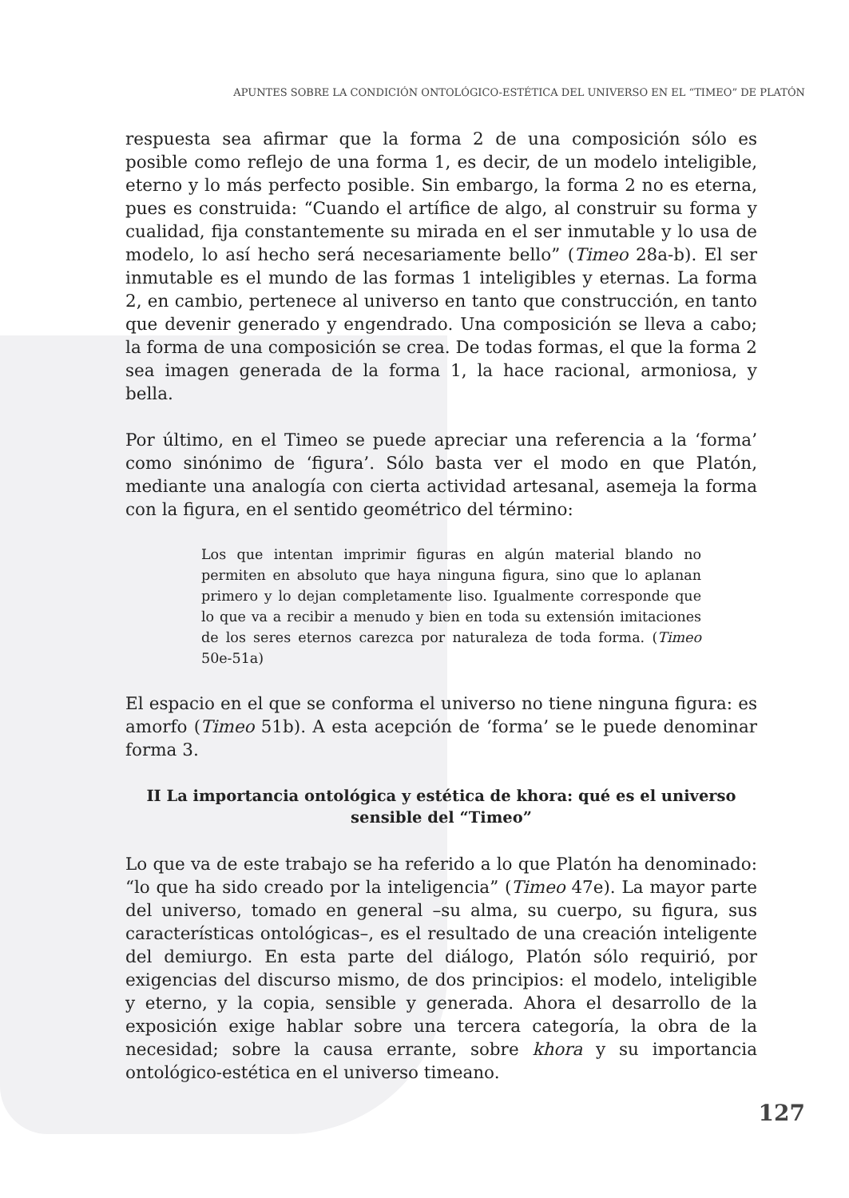APUNTES SOBRE LA CONDICIÓN ONTOLÓGICO-ESTÉTICA DEL UNIVERSO EN EL “TIMEO” DE PLATÓN
respuesta sea afirmar que la forma 2 de una composición sólo es posible como reflejo de una forma 1, es decir, de un modelo inteligible, eterno y lo más perfecto posible. Sin embargo, la forma 2 no es eterna, pues es construida: “Cuando el artífice de algo, al construir su forma y cualidad, fija constantemente su mirada en el ser inmutable y lo usa de modelo, lo así hecho será necesariamente bello” (Timeo 28a-b). El ser inmutable es el mundo de las formas 1 inteligibles y eternas. La forma 2, en cambio, pertenece al universo en tanto que construcción, en tanto que devenir generado y engendrado. Una composición se lleva a cabo; la forma de una composición se crea. De todas formas, el que la forma 2 sea imagen generada de la forma 1, la hace racional, armoniosa, y bella.
Por último, en el Timeo se puede apreciar una referencia a la ‘forma’ como sinónimo de ‘figura’. Sólo basta ver el modo en que Platón, mediante una analogía con cierta actividad artesanal, asemeja la forma con la figura, en el sentido geométrico del término:
Los que intentan imprimir figuras en algún material blando no permiten en absoluto que haya ninguna figura, sino que lo aplanan primero y lo dejan completamente liso. Igualmente corresponde que lo que va a recibir a menudo y bien en toda su extensión imitaciones de los seres eternos carezca por naturaleza de toda forma. (Timeo 50e-51a)
El espacio en el que se conforma el universo no tiene ninguna figura: es amorfo (Timeo 51b). A esta acepción de ‘forma’ se le puede denominar forma 3.
II La importancia ontológica y estética de khora: qué es el universo sensible del “Timeo”
Lo que va de este trabajo se ha referido a lo que Platón ha denominado: “lo que ha sido creado por la inteligencia” (Timeo 47e). La mayor parte del universo, tomado en general –su alma, su cuerpo, su figura, sus características ontológicas–, es el resultado de una creación inteligente del demiurgo. En esta parte del diálogo, Platón sólo requirió, por exigencias del discurso mismo, de dos principios: el modelo, inteligible y eterno, y la copia, sensible y generada. Ahora el desarrollo de la exposición exige hablar sobre una tercera categoría, la obra de la necesidad; sobre la causa errante, sobre khora y su importancia ontológico-estética en el universo timeano.
127